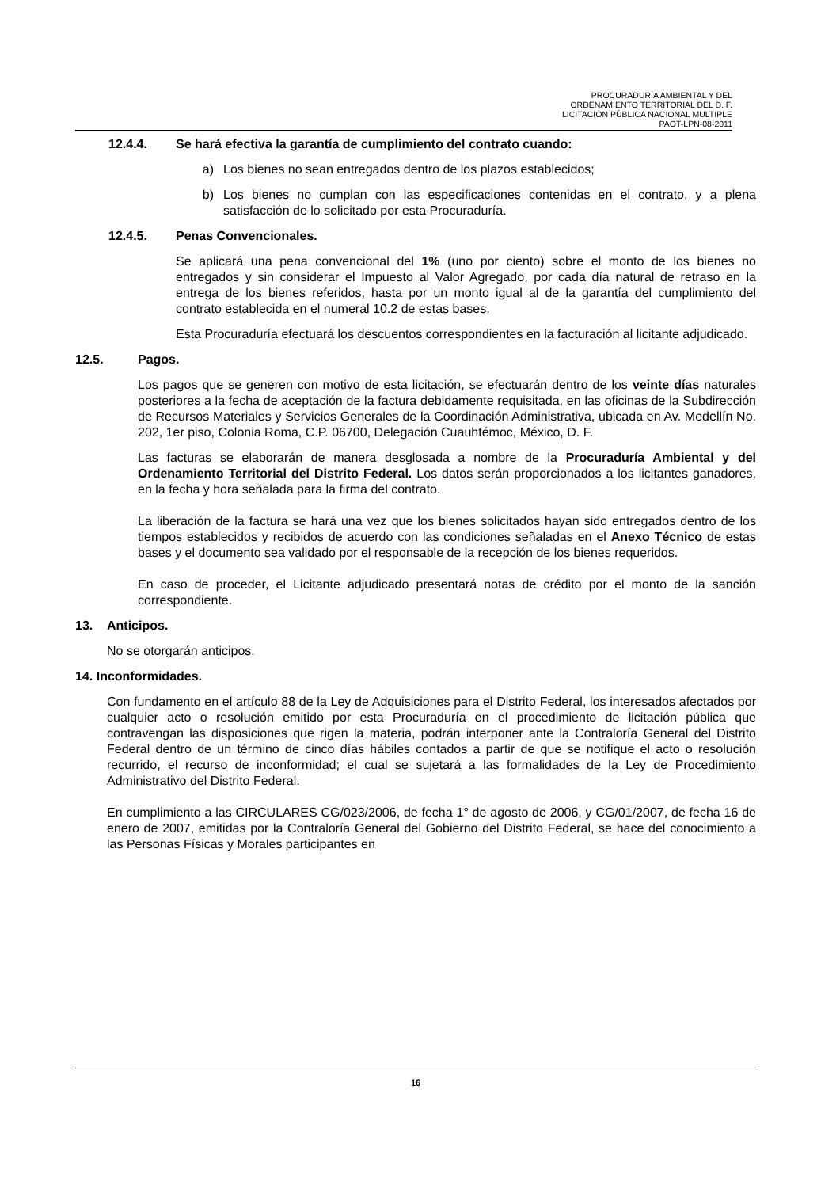PROCURADURÍA AMBIENTAL Y DEL
ORDENAMIENTO TERRITORIAL DEL D. F.
LICITACIÓN PÚBLICA NACIONAL MULTIPLE
PAOT-LPN-08-2011
12.4.4. Se hará efectiva la garantía de cumplimiento del contrato cuando:
a) Los bienes no sean entregados dentro de los plazos establecidos;
b) Los bienes no cumplan con las especificaciones contenidas en el contrato, y a plena satisfacción de lo solicitado por esta Procuraduría.
12.4.5. Penas Convencionales.
Se aplicará una pena convencional del 1% (uno por ciento) sobre el monto de los bienes no entregados y sin considerar el Impuesto al Valor Agregado, por cada día natural de retraso en la entrega de los bienes referidos, hasta por un monto igual al de la garantía del cumplimiento del contrato establecida en el numeral 10.2 de estas bases.
Esta Procuraduría efectuará los descuentos correspondientes en la facturación al licitante adjudicado.
12.5. Pagos.
Los pagos que se generen con motivo de esta licitación, se efectuarán dentro de los veinte días naturales posteriores a la fecha de aceptación de la factura debidamente requisitada, en las oficinas de la Subdirección de Recursos Materiales y Servicios Generales de la Coordinación Administrativa, ubicada en Av. Medellín No. 202, 1er piso, Colonia Roma, C.P. 06700, Delegación Cuauhtémoc, México, D. F.
Las facturas se elaborarán de manera desglosada a nombre de la Procuraduría Ambiental y del Ordenamiento Territorial del Distrito Federal. Los datos serán proporcionados a los licitantes ganadores, en la fecha y hora señalada para la firma del contrato.
La liberación de la factura se hará una vez que los bienes solicitados hayan sido entregados dentro de los tiempos establecidos y recibidos de acuerdo con las condiciones señaladas en el Anexo Técnico de estas bases y el documento sea validado por el responsable de la recepción de los bienes requeridos.
En caso de proceder, el Licitante adjudicado presentará notas de crédito por el monto de la sanción correspondiente.
13. Anticipos.
No se otorgarán anticipos.
14. Inconformidades.
Con fundamento en el artículo 88 de la Ley de Adquisiciones para el Distrito Federal, los interesados afectados por cualquier acto o resolución emitido por esta Procuraduría en el procedimiento de licitación pública que contravengan las disposiciones que rigen la materia, podrán interponer ante la Contraloría General del Distrito Federal dentro de un término de cinco días hábiles contados a partir de que se notifique el acto o resolución recurrido, el recurso de inconformidad; el cual se sujetará a las formalidades de la Ley de Procedimiento Administrativo del Distrito Federal.
En cumplimiento a las CIRCULARES CG/023/2006, de fecha 1° de agosto de 2006, y CG/01/2007, de fecha 16 de enero de 2007, emitidas por la Contraloría General del Gobierno del Distrito Federal, se hace del conocimiento a las Personas Físicas y Morales participantes en
16